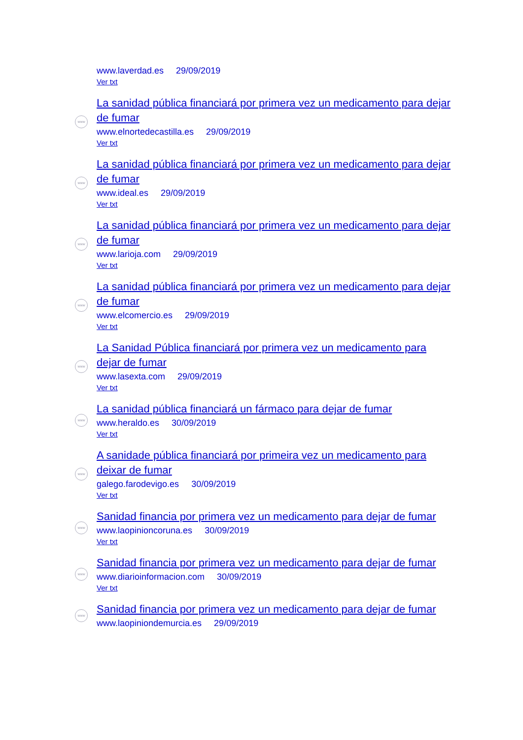www.laverdad.es 29/09/2019
Ver txt
www
La sanidad pública financiará por primera vez un medicamento para dejar de fumar
www.elnortedecastilla.es 29/09/2019
Ver txt
www
La sanidad pública financiará por primera vez un medicamento para dejar de fumar
www.ideal.es 29/09/2019
Ver txt
www
La sanidad pública financiará por primera vez un medicamento para dejar de fumar
www.larioja.com 29/09/2019
Ver txt
www
La sanidad pública financiará por primera vez un medicamento para dejar de fumar
www.elcomercio.es 29/09/2019
Ver txt
www
La Sanidad Pública financiará por primera vez un medicamento para dejar de fumar
www.lasexta.com 29/09/2019
Ver txt
www
La sanidad pública financiará un fármaco para dejar de fumar
www.heraldo.es 30/09/2019
Ver txt
www
A sanidade pública financiará por primeira vez un medicamento para deixar de fumar
galego.farodevigo.es 30/09/2019
Ver txt
www
Sanidad financia por primera vez un medicamento para dejar de fumar
www.laopinioncoruna.es 30/09/2019
Ver txt
www
Sanidad financia por primera vez un medicamento para dejar de fumar
www.diarioinformacion.com 30/09/2019
Ver txt
www
Sanidad financia por primera vez un medicamento para dejar de fumar
www.laopiniondemurcia.es 29/09/2019